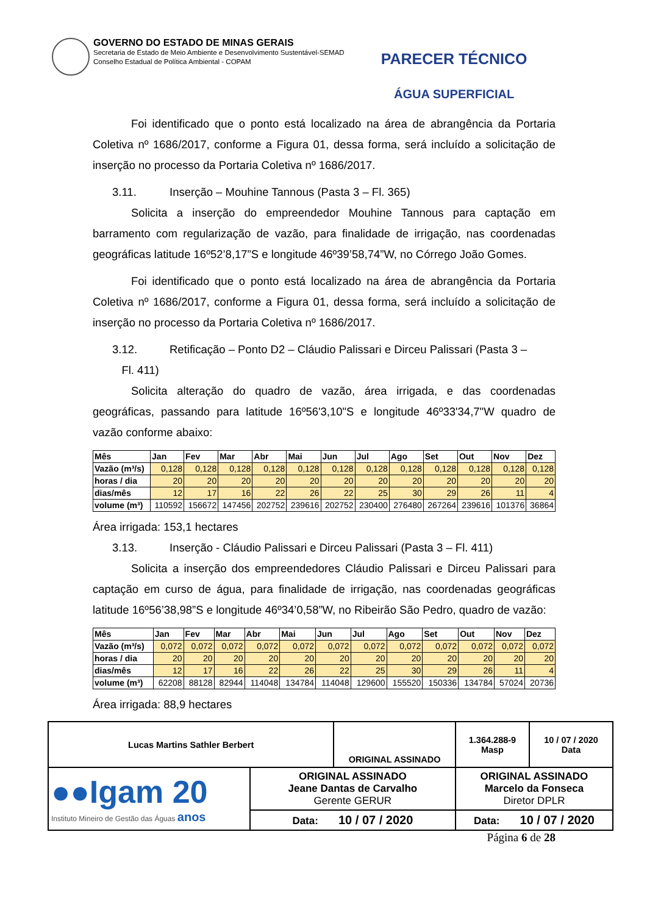GOVERNO DO ESTADO DE MINAS GERAIS
Secretaria de Estado de Meio Ambiente e Desenvolvimento Sustentável-SEMAD
Conselho Estadual de Política Ambiental - COPAM
PARECER TÉCNICO
ÁGUA SUPERFICIAL
Foi identificado que o ponto está localizado na área de abrangência da Portaria Coletiva nº 1686/2017, conforme a Figura 01, dessa forma, será incluído a solicitação de inserção no processo da Portaria Coletiva nº 1686/2017.
3.11. Inserção – Mouhine Tannous (Pasta 3 – Fl. 365)
Solicita a inserção do empreendedor Mouhine Tannous para captação em barramento com regularização de vazão, para finalidade de irrigação, nas coordenadas geográficas latitude 16º52’8,17”S e longitude 46º39’58,74”W, no Córrego João Gomes.
Foi identificado que o ponto está localizado na área de abrangência da Portaria Coletiva nº 1686/2017, conforme a Figura 01, dessa forma, será incluído a solicitação de inserção no processo da Portaria Coletiva nº 1686/2017.
3.12. Retificação – Ponto D2 – Cláudio Palissari e Dirceu Palissari (Pasta 3 –
Fl. 411)
Solicita alteração do quadro de vazão, área irrigada, e das coordenadas geográficas, passando para latitude 16º56'3,10"S e longitude 46º33'34,7"W quadro de vazão conforme abaixo:
| Mês | Jan | Fev | Mar | Abr | Mai | Jun | Jul | Ago | Set | Out | Nov | Dez |
| --- | --- | --- | --- | --- | --- | --- | --- | --- | --- | --- | --- | --- |
| Vazão (m³/s) | 0,128 | 0,128 | 0,128 | 0,128 | 0,128 | 0,128 | 0,128 | 0,128 | 0,128 | 0,128 | 0,128 | 0,128 |
| horas / dia | 20 | 20 | 20 | 20 | 20 | 20 | 20 | 20 | 20 | 20 | 20 | 20 |
| dias/mês | 12 | 17 | 16 | 22 | 26 | 22 | 25 | 30 | 29 | 26 | 11 | 4 |
| volume (m³) | 110592 | 156672 | 147456 | 202752 | 239616 | 202752 | 230400 | 276480 | 267264 | 239616 | 101376 | 36864 |
Área irrigada: 153,1 hectares
3.13. Inserção - Cláudio Palissari e Dirceu Palissari (Pasta 3 – Fl. 411)
Solicita a inserção dos empreendedores Cláudio Palissari e Dirceu Palissari para captação em curso de água, para finalidade de irrigação, nas coordenadas geográficas latitude 16º56’38,98”S e longitude 46º34’0,58”W, no Ribeirão São Pedro, quadro de vazão:
| Mês | Jan | Fev | Mar | Abr | Mai | Jun | Jul | Ago | Set | Out | Nov | Dez |
| --- | --- | --- | --- | --- | --- | --- | --- | --- | --- | --- | --- | --- |
| Vazão (m³/s) | 0,072 | 0,072 | 0,072 | 0,072 | 0,072 | 0,072 | 0,072 | 0,072 | 0,072 | 0,072 | 0,072 | 0,072 |
| horas / dia | 20 | 20 | 20 | 20 | 20 | 20 | 20 | 20 | 20 | 20 | 20 | 20 |
| dias/mês | 12 | 17 | 16 | 22 | 26 | 22 | 25 | 30 | 29 | 26 | 11 | 4 |
| volume (m³) | 62208 | 88128 | 82944 | 114048 | 134784 | 114048 | 129600 | 155520 | 150336 | 134784 | 57024 | 20736 |
Área irrigada: 88,9 hectares
| Lucas Martins Sathler Berbert | | ORIGINAL ASSINADO | | 1.364.288-9 Masp | 10 / 07 / 2020 Data |
| ●●Igam 20 Instituto Mineiro de Gestão das Águas anos | ORIGINAL ASSINADO Jeane Dantas de Carvalho Gerente GERUR | | ORIGINAL ASSINADO Marcelo da Fonseca Diretor DPLR | | |
| | Data: 10 / 07 / 2020 | | Data: 10 / 07 / 2020 | | |
Página 6 de 28